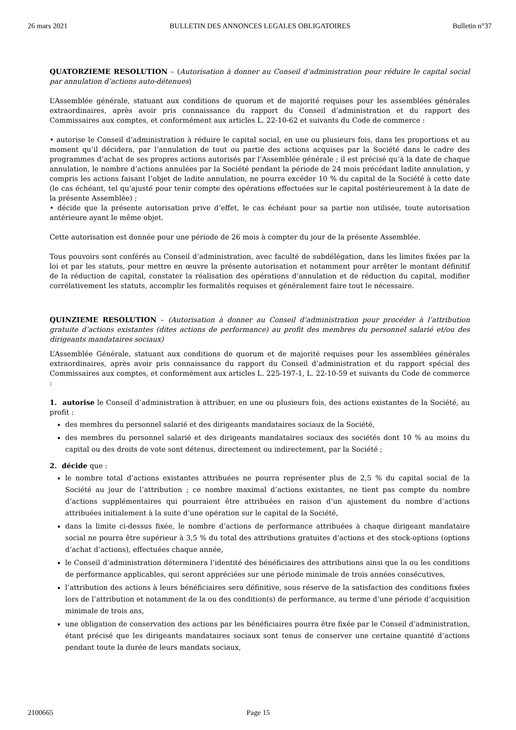26 mars 2021 BULLETIN DES ANNONCES LEGALES OBLIGATOIRES Bulletin n°37
QUATORZIEME RESOLUTION – (Autorisation à donner au Conseil d’administration pour réduire le capital social par annulation d’actions auto-détenues)
L’Assemblée générale, statuant aux conditions de quorum et de majorité requises pour les assemblées générales extraordinaires, après avoir pris connaissance du rapport du Conseil d’administration et du rapport des Commissaires aux comptes, et conformément aux articles L. 22-10-62 et suivants du Code de commerce :
• autorise le Conseil d’administration à réduire le capital social, en une ou plusieurs fois, dans les proportions et au moment qu’il décidera, par l’annulation de tout ou partie des actions acquises par la Société dans le cadre des programmes d’achat de ses propres actions autorisés par l’Assemblée générale ; il est précisé qu’à la date de chaque annulation, le nombre d’actions annulées par la Société pendant la période de 24 mois précédant ladite annulation, y compris les actions faisant l’objet de ladite annulation, ne pourra excéder 10 % du capital de la Société à cette date (le cas échéant, tel qu’ajusté pour tenir compte des opérations effectuées sur le capital postérieurement à la date de la présente Assemblée) ;
• décide que la présente autorisation prive d’effet, le cas échéant pour sa partie non utilisée, toute autorisation antérieure ayant le même objet.
Cette autorisation est donnée pour une période de 26 mois à compter du jour de la présente Assemblée.
Tous pouvoirs sont conférés au Conseil d’administration, avec faculté de subdélégation, dans les limites fixées par la loi et par les statuts, pour mettre en œuvre la présente autorisation et notamment pour arrêter le montant définitif de la réduction de capital, constater la réalisation des opérations d’annulation et de réduction du capital, modifier corrélativement les statuts, accomplir les formalités requises et généralement faire tout le nécessaire.
QUINZIEME RESOLUTION – (Autorisation à donner au Conseil d’administration pour procéder à l’attribution gratuite d’actions existantes (dites actions de performance) au profit des membres du personnel salarié et/ou des dirigeants mandataires sociaux)
L’Assemblée Générale, statuant aux conditions de quorum et de majorité requises pour les assemblées générales extraordinaires, après avoir pris connaissance du rapport du Conseil d’administration et du rapport spécial des Commissaires aux comptes, et conformément aux articles L. 225-197-1, L. 22-10-59 et suivants du Code de commerce :
1. autorise le Conseil d’administration à attribuer, en une ou plusieurs fois, des actions existantes de la Société, au profit :
des membres du personnel salarié et des dirigeants mandataires sociaux de la Société,
des membres du personnel salarié et des dirigeants mandataires sociaux des sociétés dont 10 % au moins du capital ou des droits de vote sont détenus, directement ou indirectement, par la Société ;
2. décide que :
le nombre total d’actions existantes attribuées ne pourra représenter plus de 2,5 % du capital social de la Société au jour de l’attribution ; ce nombre maximal d’actions existantes, ne tient pas compte du nombre d’actions supplémentaires qui pourraient être attribuées en raison d’un ajustement du nombre d’actions attribuées initialement à la suite d’une opération sur le capital de la Société,
dans la limite ci-dessus fixée, le nombre d’actions de performance attribuées à chaque dirigeant mandataire social ne pourra être supérieur à 3,5 % du total des attributions gratuites d’actions et des stock-options (options d’achat d’actions), effectuées chaque année,
le Conseil d’administration déterminera l’identité des bénéficiaires des attributions ainsi que la ou les conditions de performance applicables, qui seront appréciées sur une période minimale de trois années consécutives,
l’attribution des actions à leurs bénéficiaires sera définitive, sous réserve de la satisfaction des conditions fixées lors de l’attribution et notamment de la ou des condition(s) de performance, au terme d’une période d’acquisition minimale de trois ans,
une obligation de conservation des actions par les bénéficiaires pourra être fixée par le Conseil d’administration, étant précisé que les dirigeants mandataires sociaux sont tenus de conserver une certaine quantité d’actions pendant toute la durée de leurs mandats sociaux,
2100665 Page 15